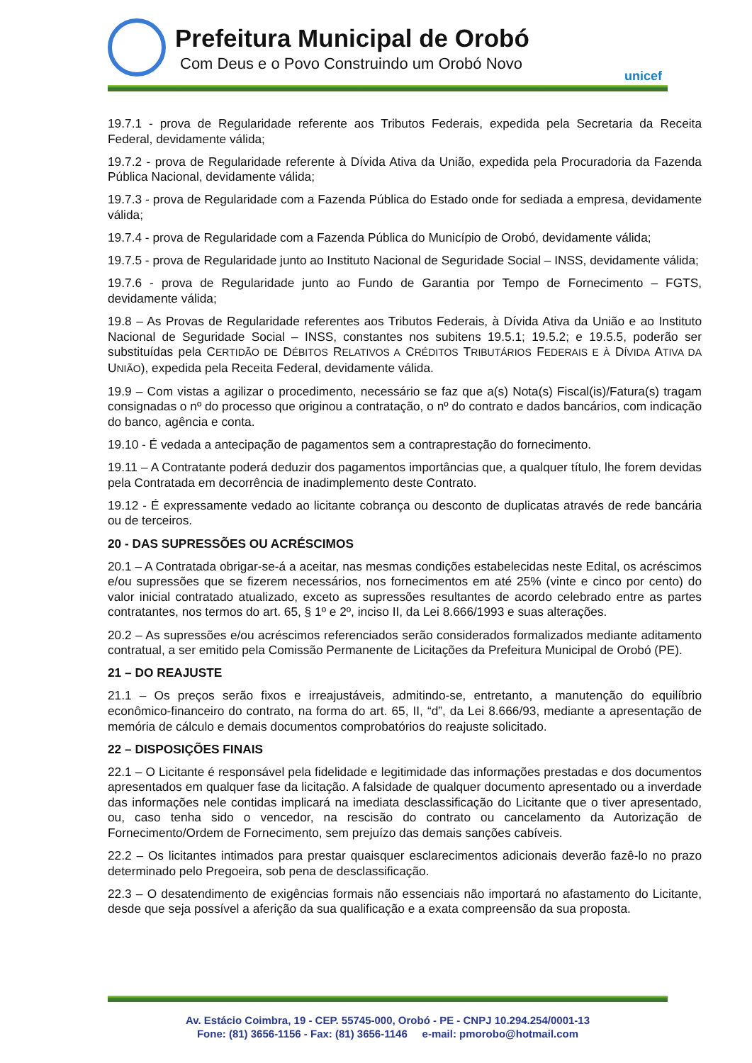Prefeitura Municipal de Orobó
Com Deus e o Povo Construindo um Orobó Novo
unicef
19.7.1 - prova de Regularidade referente aos Tributos Federais, expedida pela Secretaria da Receita Federal, devidamente válida;
19.7.2 - prova de Regularidade referente à Dívida Ativa da União, expedida pela Procuradoria da Fazenda Pública Nacional, devidamente válida;
19.7.3 - prova de Regularidade com a Fazenda Pública do Estado onde for sediada a empresa, devidamente válida;
19.7.4 - prova de Regularidade com a Fazenda Pública do Município de Orobó, devidamente válida;
19.7.5 - prova de Regularidade junto ao Instituto Nacional de Seguridade Social – INSS, devidamente válida;
19.7.6 - prova de Regularidade junto ao Fundo de Garantia por Tempo de Fornecimento – FGTS, devidamente válida;
19.8 – As Provas de Regularidade referentes aos Tributos Federais, à Dívida Ativa da União e ao Instituto Nacional de Seguridade Social – INSS, constantes nos subitens 19.5.1; 19.5.2; e 19.5.5, poderão ser substituídas pela CERTIDÃO DE DÉBITOS RELATIVOS A CRÉDITOS TRIBUTÁRIOS FEDERAIS E À DÍVIDA ATIVA DA UNIÃO), expedida pela Receita Federal, devidamente válida.
19.9 – Com vistas a agilizar o procedimento, necessário se faz que a(s) Nota(s) Fiscal(is)/Fatura(s) tragam consignadas o nº do processo que originou a contratação, o nº do contrato e dados bancários, com indicação do banco, agência e conta.
19.10 - É vedada a antecipação de pagamentos sem a contraprestação do fornecimento.
19.11 – A Contratante poderá deduzir dos pagamentos importâncias que, a qualquer título, lhe forem devidas pela Contratada em decorrência de inadimplemento deste Contrato.
19.12 - É expressamente vedado ao licitante cobrança ou desconto de duplicatas através de rede bancária ou de terceiros.
20 - DAS SUPRESSÕES OU ACRÉSCIMOS
20.1 – A Contratada obrigar-se-á a aceitar, nas mesmas condições estabelecidas neste Edital, os acréscimos e/ou supressões que se fizerem necessários, nos fornecimentos em até 25% (vinte e cinco por cento) do valor inicial contratado atualizado, exceto as supressões resultantes de acordo celebrado entre as partes contratantes, nos termos do art. 65, § 1º e 2º, inciso II, da Lei 8.666/1993 e suas alterações.
20.2 – As supressões e/ou acréscimos referenciados serão considerados formalizados mediante aditamento contratual, a ser emitido pela Comissão Permanente de Licitações da Prefeitura Municipal de Orobó (PE).
21 – DO REAJUSTE
21.1 – Os preços serão fixos e irreajustáveis, admitindo-se, entretanto, a manutenção do equilíbrio econômico-financeiro do contrato, na forma do art. 65, II, “d”, da Lei 8.666/93, mediante a apresentação de memória de cálculo e demais documentos comprobatórios do reajuste solicitado.
22 – DISPOSIÇÕES FINAIS
22.1 – O Licitante é responsável pela fidelidade e legitimidade das informações prestadas e dos documentos apresentados em qualquer fase da licitação. A falsidade de qualquer documento apresentado ou a inverdade das informações nele contidas implicará na imediata desclassificação do Licitante que o tiver apresentado, ou, caso tenha sido o vencedor, na rescisão do contrato ou cancelamento da Autorização de Fornecimento/Ordem de Fornecimento, sem prejuízo das demais sanções cabíveis.
22.2 – Os licitantes intimados para prestar quaisquer esclarecimentos adicionais deverão fazê-lo no prazo determinado pelo Pregoeira, sob pena de desclassificação.
22.3 – O desatendimento de exigências formais não essenciais não importará no afastamento do Licitante, desde que seja possível a aferição da sua qualificação e a exata compreensão da sua proposta.
Av. Estácio Coimbra, 19 - CEP. 55745-000, Orobó - PE - CNPJ 10.294.254/0001-13
Fone: (81) 3656-1156 - Fax: (81) 3656-1146 e-mail: pmorobo@hotmail.com